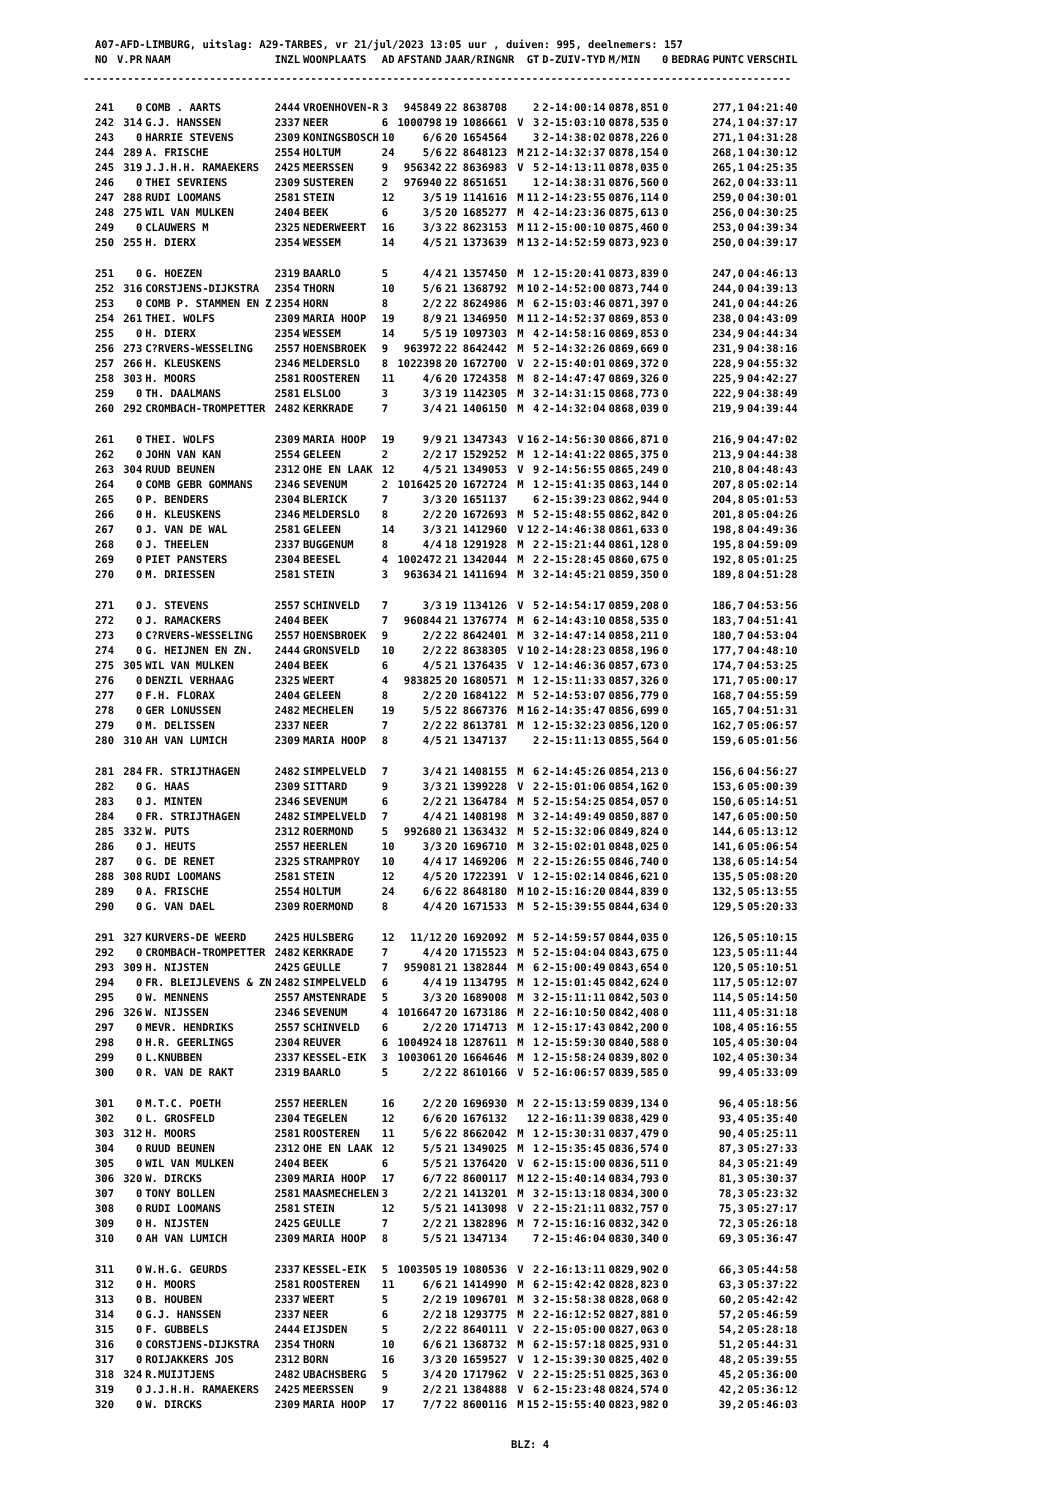A07-AFD-LIMBURG, uitslag: A29-TARBES, vr 21/jul/2023 13:05 uur , duiven: 995, deelnemers: 157
| NO | V.PR | NAAM | INZL | WOONPLAATS | AD | AFSTAND | JAAR/RINGNR | | | GT | D-ZUIV-TYD | M/MIN | 0 | BEDRAG | PUNTC | VERSCHIL |
| --- | --- | --- | --- | --- | --- | --- | --- | --- | --- | --- | --- | --- | --- | --- | --- | --- |
| ---------------------------------------------------------------------------------------------------------------- | | | | | | | | | | | | | | | | |
| 241 | 0 | COMB . AARTS | 2444 | VROENHOVEN-R | 3 | 945849 | 22 | 8638708 | | 2 | 2-14:00:14 | 0878,851 | 0 | | 277,1 | 04:21:40 |
| 242 | 314 | G.J. HANSSEN | 2337 | NEER | 6 | 1000798 | 19 | 1086661 | V | 3 | 2-15:03:10 | 0878,535 | 0 | | 274,1 | 04:37:17 |
| 243 | 0 | HARRIE STEVENS | 2309 | KONINGSBOSCH | 10 | 6/6 | 20 | 1654564 | | 3 | 2-14:38:02 | 0878,226 | 0 | | 271,1 | 04:31:28 |
| 244 | 289 | A. FRISCHE | 2554 | HOLTUM | 24 | 5/6 | 22 | 8648123 | M | 21 | 2-14:32:37 | 0878,154 | 0 | | 268,1 | 04:30:12 |
| 245 | 319 | J.J.H.H. RAMAEKERS | 2425 | MEERSSEN | 9 | 956342 | 22 | 8636983 | V | 5 | 2-14:13:11 | 0878,035 | 0 | | 265,1 | 04:25:35 |
| 246 | 0 | THEI SEVRIENS | 2309 | SUSTEREN | 2 | 976940 | 22 | 8651651 | | 1 | 2-14:38:31 | 0876,560 | 0 | | 262,0 | 04:33:11 |
| 247 | 288 | RUDI LOOMANS | 2581 | STEIN | 12 | 3/5 | 19 | 1141616 | M | 11 | 2-14:23:55 | 0876,114 | 0 | | 259,0 | 04:30:01 |
| 248 | 275 | WIL VAN MULKEN | 2404 | BEEK | 6 | 3/5 | 20 | 1685277 | M | 4 | 2-14:23:36 | 0875,613 | 0 | | 256,0 | 04:30:25 |
| 249 | 0 | CLAUWERS M | 2325 | NEDERWEERT | 16 | 3/3 | 22 | 8623153 | M | 11 | 2-15:00:10 | 0875,460 | 0 | | 253,0 | 04:39:34 |
| 250 | 255 | H. DIERX | 2354 | WESSEM | 14 | 4/5 | 21 | 1373639 | M | 13 | 2-14:52:59 | 0873,923 | 0 | | 250,0 | 04:39:17 |
| 251 | 0 | G. HOEZEN | 2319 | BAARLO | 5 | 4/4 | 21 | 1357450 | M | 1 | 2-15:20:41 | 0873,839 | 0 | | 247,0 | 04:46:13 |
| 252 | 316 | CORSTJENS-DIJKSTRA | 2354 | THORN | 10 | 5/6 | 21 | 1368792 | M | 10 | 2-14:52:00 | 0873,744 | 0 | | 244,0 | 04:39:13 |
| 253 | 0 | COMB P. STAMMEN EN Z | 2354 | HORN | 8 | 2/2 | 22 | 8624986 | M | 6 | 2-15:03:46 | 0871,397 | 0 | | 241,0 | 04:44:26 |
| 254 | 261 | THEI. WOLFS | 2309 | MARIA HOOP | 19 | 8/9 | 21 | 1346950 | M | 11 | 2-14:52:37 | 0869,853 | 0 | | 238,0 | 04:43:09 |
| 255 | 0 | H. DIERX | 2354 | WESSEM | 14 | 5/5 | 19 | 1097303 | M | 4 | 2-14:58:16 | 0869,853 | 0 | | 234,9 | 04:44:34 |
| 256 | 273 | C?RVERS-WESSELING | 2557 | HOENSBROEK | 9 | 963972 | 22 | 8642442 | M | 5 | 2-14:32:26 | 0869,669 | 0 | | 231,9 | 04:38:16 |
| 257 | 266 | H. KLEUSKENS | 2346 | MELDERSLO | 8 | 1022398 | 20 | 1672700 | V | 2 | 2-15:40:01 | 0869,372 | 0 | | 228,9 | 04:55:32 |
| 258 | 303 | H. MOORS | 2581 | ROOSTEREN | 11 | 4/6 | 20 | 1724358 | M | 8 | 2-14:47:47 | 0869,326 | 0 | | 225,9 | 04:42:27 |
| 259 | 0 | TH. DAALMANS | 2581 | ELSLOO | 3 | 3/3 | 19 | 1142305 | M | 3 | 2-14:31:15 | 0868,773 | 0 | | 222,9 | 04:38:49 |
| 260 | 292 | CROMBACH-TROMPETTER | 2482 | KERKRADE | 7 | 3/4 | 21 | 1406150 | M | 4 | 2-14:32:04 | 0868,039 | 0 | | 219,9 | 04:39:44 |
| 261 | 0 | THEI. WOLFS | 2309 | MARIA HOOP | 19 | 9/9 | 21 | 1347343 | V | 16 | 2-14:56:30 | 0866,871 | 0 | | 216,9 | 04:47:02 |
| 262 | 0 | JOHN VAN KAN | 2554 | GELEEN | 2 | 2/2 | 17 | 1529252 | M | 1 | 2-14:41:22 | 0865,375 | 0 | | 213,9 | 04:44:38 |
| 263 | 304 | RUUD BEUNEN | 2312 | OHE EN LAAK | 12 | 4/5 | 21 | 1349053 | V | 9 | 2-14:56:55 | 0865,249 | 0 | | 210,8 | 04:48:43 |
| 264 | 0 | COMB GEBR GOMMANS | 2346 | SEVENUM | 2 | 1016425 | 20 | 1672724 | M | 1 | 2-15:41:35 | 0863,144 | 0 | | 207,8 | 05:02:14 |
| 265 | 0 | P. BENDERS | 2304 | BLERICK | 7 | 3/3 | 20 | 1651137 | | 6 | 2-15:39:23 | 0862,944 | 0 | | 204,8 | 05:01:53 |
| 266 | 0 | H. KLEUSKENS | 2346 | MELDERSLO | 8 | 2/2 | 20 | 1672693 | M | 5 | 2-15:48:55 | 0862,842 | 0 | | 201,8 | 05:04:26 |
| 267 | 0 | J. VAN DE WAL | 2581 | GELEEN | 14 | 3/3 | 21 | 1412960 | V | 12 | 2-14:46:38 | 0861,633 | 0 | | 198,8 | 04:49:36 |
| 268 | 0 | J. THEELEN | 2337 | BUGGENUM | 8 | 4/4 | 18 | 1291928 | M | 2 | 2-15:21:44 | 0861,128 | 0 | | 195,8 | 04:59:09 |
| 269 | 0 | PIET PANSTERS | 2304 | BEESEL | 4 | 1002472 | 21 | 1342044 | M | 2 | 2-15:28:45 | 0860,675 | 0 | | 192,8 | 05:01:25 |
| 270 | 0 | M. DRIESSEN | 2581 | STEIN | 3 | 963634 | 21 | 1411694 | M | 3 | 2-14:45:21 | 0859,350 | 0 | | 189,8 | 04:51:28 |
| 271 | 0 | J. STEVENS | 2557 | SCHINVELD | 7 | 3/3 | 19 | 1134126 | V | 5 | 2-14:54:17 | 0859,208 | 0 | | 186,7 | 04:53:56 |
| 272 | 0 | J. RAMACKERS | 2404 | BEEK | 7 | 960844 | 21 | 1376774 | M | 6 | 2-14:43:10 | 0858,535 | 0 | | 183,7 | 04:51:41 |
| 273 | 0 | C?RVERS-WESSELING | 2557 | HOENSBROEK | 9 | 2/2 | 22 | 8642401 | M | 3 | 2-14:47:14 | 0858,211 | 0 | | 180,7 | 04:53:04 |
| 274 | 0 | G. HEIJNEN EN ZN. | 2444 | GRONSVELD | 10 | 2/2 | 22 | 8638305 | V | 10 | 2-14:28:23 | 0858,196 | 0 | | 177,7 | 04:48:10 |
| 275 | 305 | WIL VAN MULKEN | 2404 | BEEK | 6 | 4/5 | 21 | 1376435 | V | 1 | 2-14:46:36 | 0857,673 | 0 | | 174,7 | 04:53:25 |
| 276 | 0 | DENZIL VERHAAG | 2325 | WEERT | 4 | 983825 | 20 | 1680571 | M | 1 | 2-15:11:33 | 0857,326 | 0 | | 171,7 | 05:00:17 |
| 277 | 0 | F.H. FLORAX | 2404 | GELEEN | 8 | 2/2 | 20 | 1684122 | M | 5 | 2-14:53:07 | 0856,779 | 0 | | 168,7 | 04:55:59 |
| 278 | 0 | GER LONUSSEN | 2482 | MECHELEN | 19 | 5/5 | 22 | 8667376 | M | 16 | 2-14:35:47 | 0856,699 | 0 | | 165,7 | 04:51:31 |
| 279 | 0 | M. DELISSEN | 2337 | NEER | 7 | 2/2 | 22 | 8613781 | M | 1 | 2-15:32:23 | 0856,120 | 0 | | 162,7 | 05:06:57 |
| 280 | 310 | AH VAN LUMICH | 2309 | MARIA HOOP | 8 | 4/5 | 21 | 1347137 | | 2 | 2-15:11:13 | 0855,564 | 0 | | 159,6 | 05:01:56 |
| 281 | 284 | FR. STRIJTHAGEN | 2482 | SIMPELVELD | 7 | 3/4 | 21 | 1408155 | M | 6 | 2-14:45:26 | 0854,213 | 0 | | 156,6 | 04:56:27 |
| 282 | 0 | G. HAAS | 2309 | SITTARD | 9 | 3/3 | 21 | 1399228 | V | 2 | 2-15:01:06 | 0854,162 | 0 | | 153,6 | 05:00:39 |
| 283 | 0 | J. MINTEN | 2346 | SEVENUM | 6 | 2/2 | 21 | 1364784 | M | 5 | 2-15:54:25 | 0854,057 | 0 | | 150,6 | 05:14:51 |
| 284 | 0 | FR. STRIJTHAGEN | 2482 | SIMPELVELD | 7 | 4/4 | 21 | 1408198 | M | 3 | 2-14:49:49 | 0850,887 | 0 | | 147,6 | 05:00:50 |
| 285 | 332 | W. PUTS | 2312 | ROERMOND | 5 | 992680 | 21 | 1363432 | M | 5 | 2-15:32:06 | 0849,824 | 0 | | 144,6 | 05:13:12 |
| 286 | 0 | J. HEUTS | 2557 | HEERLEN | 10 | 3/3 | 20 | 1696710 | M | 3 | 2-15:02:01 | 0848,025 | 0 | | 141,6 | 05:06:54 |
| 287 | 0 | G. DE RENET | 2325 | STRAMPROY | 10 | 4/4 | 17 | 1469206 | M | 2 | 2-15:26:55 | 0846,740 | 0 | | 138,6 | 05:14:54 |
| 288 | 308 | RUDI LOOMANS | 2581 | STEIN | 12 | 4/5 | 20 | 1722391 | V | 1 | 2-15:02:14 | 0846,621 | 0 | | 135,5 | 05:08:20 |
| 289 | 0 | A. FRISCHE | 2554 | HOLTUM | 24 | 6/6 | 22 | 8648180 | M | 10 | 2-15:16:20 | 0844,839 | 0 | | 132,5 | 05:13:55 |
| 290 | 0 | G. VAN DAEL | 2309 | ROERMOND | 8 | 4/4 | 20 | 1671533 | M | 5 | 2-15:39:55 | 0844,634 | 0 | | 129,5 | 05:20:33 |
| 291 | 327 | KURVERS-DE WEERD | 2425 | HULSBERG | 12 | 11/12 | 20 | 1692092 | M | 5 | 2-14:59:57 | 0844,035 | 0 | | 126,5 | 05:10:15 |
| 292 | 0 | CROMBACH-TROMPETTER | 2482 | KERKRADE | 7 | 4/4 | 20 | 1715523 | M | 5 | 2-15:04:04 | 0843,675 | 0 | | 123,5 | 05:11:44 |
| 293 | 309 | H. NIJSTEN | 2425 | GEULLE | 7 | 959081 | 21 | 1382844 | M | 6 | 2-15:00:49 | 0843,654 | 0 | | 120,5 | 05:10:51 |
| 294 | 0 | FR. BLEIJLEVENS & ZN | 2482 | SIMPELVELD | 6 | 4/4 | 19 | 1134795 | M | 1 | 2-15:01:45 | 0842,624 | 0 | | 117,5 | 05:12:07 |
| 295 | 0 | W. MENNENS | 2557 | AMSTENRADE | 5 | 3/3 | 20 | 1689008 | M | 3 | 2-15:11:11 | 0842,503 | 0 | | 114,5 | 05:14:50 |
| 296 | 326 | W. NIJSSEN | 2346 | SEVENUM | 4 | 1016647 | 20 | 1673186 | M | 2 | 2-16:10:50 | 0842,408 | 0 | | 111,4 | 05:31:18 |
| 297 | 0 | MEVR. HENDRIKS | 2557 | SCHINVELD | 6 | 2/2 | 20 | 1714713 | M | 1 | 2-15:17:43 | 0842,200 | 0 | | 108,4 | 05:16:55 |
| 298 | 0 | H.R. GEERLINGS | 2304 | REUVER | 6 | 1004924 | 18 | 1287611 | M | 1 | 2-15:59:30 | 0840,588 | 0 | | 105,4 | 05:30:04 |
| 299 | 0 | L.KNUBBEN | 2337 | KESSEL-EIK | 3 | 1003061 | 20 | 1664646 | M | 1 | 2-15:58:24 | 0839,802 | 0 | | 102,4 | 05:30:34 |
| 300 | 0 | R. VAN DE RAKT | 2319 | BAARLO | 5 | 2/2 | 22 | 8610166 | V | 5 | 2-16:06:57 | 0839,585 | 0 | | 99,4 | 05:33:09 |
| 301 | 0 | M.T.C. POETH | 2557 | HEERLEN | 16 | 2/2 | 20 | 1696930 | M | 2 | 2-15:13:59 | 0839,134 | 0 | | 96,4 | 05:18:56 |
| 302 | 0 | L. GROSFELD | 2304 | TEGELEN | 12 | 6/6 | 20 | 1676132 | | 12 | 2-16:11:39 | 0838,429 | 0 | | 93,4 | 05:35:40 |
| 303 | 312 | H. MOORS | 2581 | ROOSTEREN | 11 | 5/6 | 22 | 8662042 | M | 1 | 2-15:30:31 | 0837,479 | 0 | | 90,4 | 05:25:11 |
| 304 | 0 | RUUD BEUNEN | 2312 | OHE EN LAAK | 12 | 5/5 | 21 | 1349025 | M | 1 | 2-15:35:45 | 0836,574 | 0 | | 87,3 | 05:27:33 |
| 305 | 0 | WIL VAN MULKEN | 2404 | BEEK | 6 | 5/5 | 21 | 1376420 | V | 6 | 2-15:15:00 | 0836,511 | 0 | | 84,3 | 05:21:49 |
| 306 | 320 | W. DIRCKS | 2309 | MARIA HOOP | 17 | 6/7 | 22 | 8600117 | M | 12 | 2-15:40:14 | 0834,793 | 0 | | 81,3 | 05:30:37 |
| 307 | 0 | TONY BOLLEN | 2581 | MAASMECHELEN | 3 | 2/2 | 21 | 1413201 | M | 3 | 2-15:13:18 | 0834,300 | 0 | | 78,3 | 05:23:32 |
| 308 | 0 | RUDI LOOMANS | 2581 | STEIN | 12 | 5/5 | 21 | 1413098 | V | 2 | 2-15:21:11 | 0832,757 | 0 | | 75,3 | 05:27:17 |
| 309 | 0 | H. NIJSTEN | 2425 | GEULLE | 7 | 2/2 | 21 | 1382896 | M | 7 | 2-15:16:16 | 0832,342 | 0 | | 72,3 | 05:26:18 |
| 310 | 0 | AH VAN LUMICH | 2309 | MARIA HOOP | 8 | 5/5 | 21 | 1347134 | | 7 | 2-15:46:04 | 0830,340 | 0 | | 69,3 | 05:36:47 |
| 311 | 0 | W.H.G. GEURDS | 2337 | KESSEL-EIK | 5 | 1003505 | 19 | 1080536 | V | 2 | 2-16:13:11 | 0829,902 | 0 | | 66,3 | 05:44:58 |
| 312 | 0 | H. MOORS | 2581 | ROOSTEREN | 11 | 6/6 | 21 | 1414990 | M | 6 | 2-15:42:42 | 0828,823 | 0 | | 63,3 | 05:37:22 |
| 313 | 0 | B. HOUBEN | 2337 | WEERT | 5 | 2/2 | 19 | 1096701 | M | 3 | 2-15:58:38 | 0828,068 | 0 | | 60,2 | 05:42:42 |
| 314 | 0 | G.J. HANSSEN | 2337 | NEER | 6 | 2/2 | 18 | 1293775 | M | 2 | 2-16:12:52 | 0827,881 | 0 | | 57,2 | 05:46:59 |
| 315 | 0 | F. GUBBELS | 2444 | EIJSDEN | 5 | 2/2 | 22 | 8640111 | V | 2 | 2-15:05:00 | 0827,063 | 0 | | 54,2 | 05:28:18 |
| 316 | 0 | CORSTJENS-DIJKSTRA | 2354 | THORN | 10 | 6/6 | 21 | 1368732 | M | 6 | 2-15:57:18 | 0825,931 | 0 | | 51,2 | 05:44:31 |
| 317 | 0 | ROIJAKKERS JOS | 2312 | BORN | 16 | 3/3 | 20 | 1659527 | V | 1 | 2-15:39:30 | 0825,402 | 0 | | 48,2 | 05:39:55 |
| 318 | 324 | R.MUIJTJENS | 2482 | UBACHSBERG | 5 | 3/4 | 20 | 1717962 | V | 2 | 2-15:25:51 | 0825,363 | 0 | | 45,2 | 05:36:00 |
| 319 | 0 | J.J.H.H. RAMAEKERS | 2425 | MEERSSEN | 9 | 2/2 | 21 | 1384888 | V | 6 | 2-15:23:48 | 0824,574 | 0 | | 42,2 | 05:36:12 |
| 320 | 0 | W. DIRCKS | 2309 | MARIA HOOP | 17 | 7/7 | 22 | 8600116 | M | 15 | 2-15:55:40 | 0823,982 | 0 | | 39,2 | 05:46:03 |
BLZ: 4